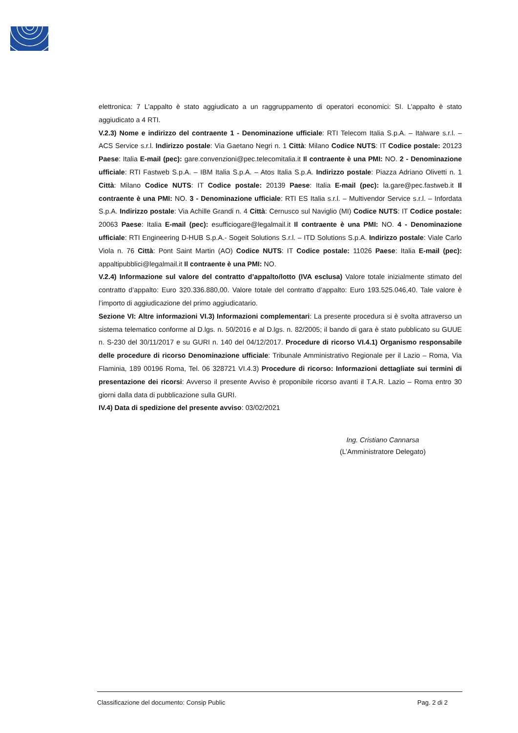elettronica: 7 L'appalto è stato aggiudicato a un raggruppamento di operatori economici: SI. L’appalto è stato aggiudicato a 4 RTI.
V.2.3) Nome e indirizzo del contraente 1 - Denominazione ufficiale: RTI Telecom Italia S.p.A. – Italware s.r.l. – ACS Service s.r.l. Indirizzo postale: Via Gaetano Negri n. 1 Città: Milano Codice NUTS: IT Codice postale: 20123 Paese: Italia E-mail (pec): gare.convenzioni@pec.telecomitalia.it Il contraente è una PMI: NO. 2 - Denominazione ufficiale: RTI Fastweb S.p.A. – IBM Italia S.p.A. – Atos Italia S.p.A. Indirizzo postale: Piazza Adriano Olivetti n. 1 Città: Milano Codice NUTS: IT Codice postale: 20139 Paese: Italia E-mail (pec): la.gare@pec.fastweb.it Il contraente è una PMI: NO. 3 - Denominazione ufficiale: RTI ES Italia s.r.l. – Multivendor Service s.r.l. – Infordata S.p.A. Indirizzo postale: Via Achille Grandi n. 4 Città: Cernusco sul Naviglio (MI) Codice NUTS: IT Codice postale: 20063 Paese: Italia E-mail (pec): esufficiogare@legalmail.it Il contraente è una PMI: NO. 4 - Denominazione ufficiale: RTI Engineering D-HUB S.p.A.- Sogeit Solutions S.r.l. – ITD Solutions S.p.A. Indirizzo postale: Viale Carlo Viola n. 76 Città: Pont Saint Martin (AO) Codice NUTS: IT Codice postale: 11026 Paese: Italia E-mail (pec): appaltipubblici@legalmail.it Il contraente è una PMI: NO.
V.2.4) Informazione sul valore del contratto d’appalto/lotto (IVA esclusa) Valore totale inizialmente stimato del contratto d’appalto: Euro 320.336.880,00. Valore totale del contratto d’appalto: Euro 193.525.046,40. Tale valore è l’importo di aggiudicazione del primo aggiudicatario.
Sezione VI: Altre informazioni VI.3) Informazioni complementari: La presente procedura si è svolta attraverso un sistema telematico conforme al D.lgs. n. 50/2016 e al D.lgs. n. 82/2005; il bando di gara è stato pubblicato su GUUE n. S-230 del 30/11/2017 e su GURI n. 140 del 04/12/2017. Procedure di ricorso VI.4.1) Organismo responsabile delle procedure di ricorso Denominazione ufficiale: Tribunale Amministrativo Regionale per il Lazio – Roma, Via Flaminia, 189 00196 Roma, Tel. 06 328721 VI.4.3) Procedure di ricorso: Informazioni dettagliate sui termini di presentazione dei ricorsi: Avverso il presente Avviso è proponibile ricorso avanti il T.A.R. Lazio – Roma entro 30 giorni dalla data di pubblicazione sulla GURI.
IV.4) Data di spedizione del presente avviso: 03/02/2021
Ing. Cristiano Cannarsa
(L’Amministratore Delegato)
Classificazione del documento: Consip Public Pag. 2 di 2